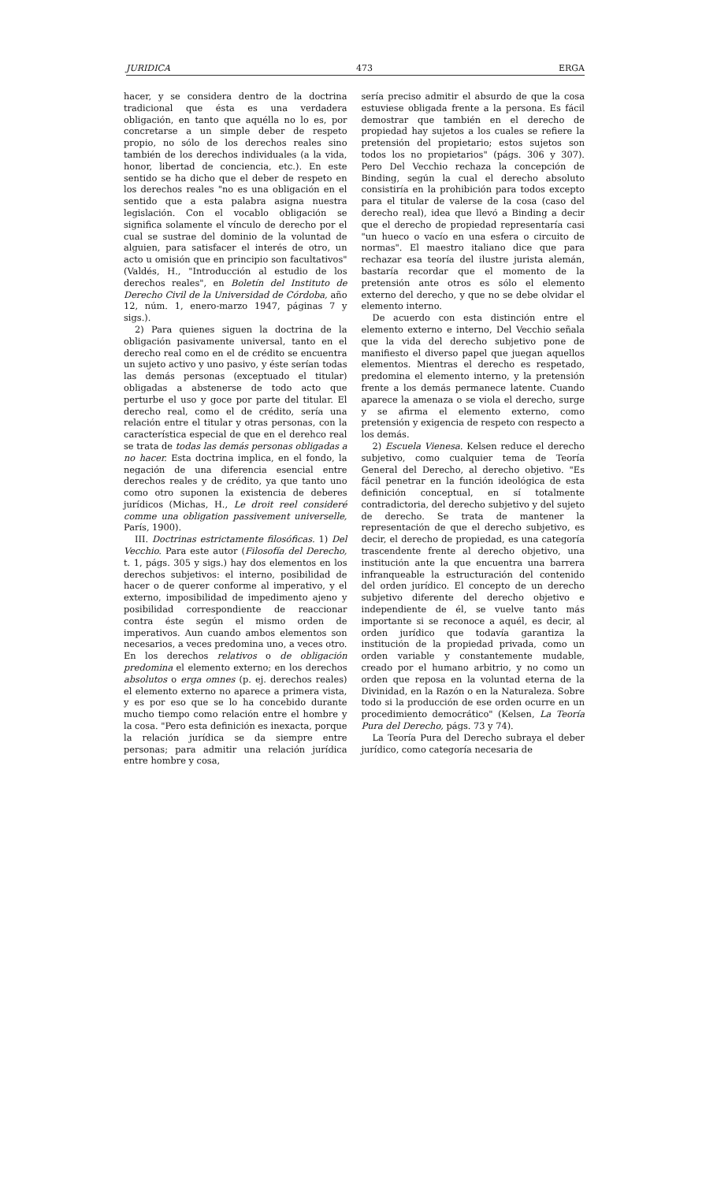JURIDICA 473 ERGA
hacer, y se considera dentro de la doctrina tradicional que ésta es una verdadera obligación, en tanto que aquélla no lo es, por concretarse a un simple deber de respeto propio, no sólo de los derechos reales sino también de los derechos individuales (a la vida, honor, libertad de conciencia, etc.). En este sentido se ha dicho que el deber de respeto en los derechos reales "no es una obligación en el sentido que a esta palabra asigna nuestra legislación. Con el vocablo obligación se significa solamente el vínculo de derecho por el cual se sustrae del dominio de la voluntad de alguien, para satisfacer el interés de otro, un acto u omisión que en principio son facultativos" (Valdés, H., "Introducción al estudio de los derechos reales", en Boletín del Instituto de Derecho Civil de la Universidad de Córdoba, año 12, núm. 1, enero-marzo 1947, páginas 7 y sigs.).
2) Para quienes siguen la doctrina de la obligación pasivamente universal, tanto en el derecho real como en el de crédito se encuentra un sujeto activo y uno pasivo, y éste serían todas las demás personas (exceptuado el titular) obligadas a abstenerse de todo acto que perturbe el uso y goce por parte del titular. El derecho real, como el de crédito, sería una relación entre el titular y otras personas, con la característica especial de que en el derehco real se trata de todas las demás personas obligadas a no hacer. Esta doctrina implica, en el fondo, la negación de una diferencia esencial entre derechos reales y de crédito, ya que tanto uno como otro suponen la existencia de deberes jurídicos (Michas, H., Le droit reel consideré comme una obligation passivement universelle, París, 1900).
III. Doctrinas estrictamente filosóficas. 1) Del Vecchio. Para este autor (Filosofía del Derecho, t. 1, págs. 305 y sigs.) hay dos elementos en los derechos subjetivos: el interno, posibilidad de hacer o de querer conforme al imperativo, y el externo, imposibilidad de impedimento ajeno y posibilidad correspondiente de reaccionar contra éste según el mismo orden de imperativos. Aun cuando ambos elementos son necesarios, a veces predomina uno, a veces otro. En los derechos relativos o de obligación predomina el elemento externo; en los derechos absolutos o erga omnes (p. ej. derechos reales) el elemento externo no aparece a primera vista, y es por eso que se lo ha concebido durante mucho tiempo como relación entre el hombre y la cosa. "Pero esta definición es inexacta, porque la relación jurídica se da siempre entre personas; para admitir una relación jurídica entre hombre y cosa,
sería preciso admitir el absurdo de que la cosa estuviese obligada frente a la persona. Es fácil demostrar que también en el derecho de propiedad hay sujetos a los cuales se refiere la pretensión del propietario; estos sujetos son todos los no propietarios" (págs. 306 y 307). Pero Del Vecchio rechaza la concepción de Binding, según la cual el derecho absoluto consistiría en la prohibición para todos excepto para el titular de valerse de la cosa (caso del derecho real), idea que llevó a Binding a decir que el derecho de propiedad representaría casi "un hueco o vacío en una esfera o circuito de normas". El maestro italiano dice que para rechazar esa teoría del ilustre jurista alemán, bastaría recordar que el momento de la pretensión ante otros es sólo el elemento externo del derecho, y que no se debe olvidar el elemento interno.
De acuerdo con esta distinción entre el elemento externo e interno, Del Vecchio señala que la vida del derecho subjetivo pone de manifiesto el diverso papel que juegan aquellos elementos. Mientras el derecho es respetado, predomina el elemento interno, y la pretensión frente a los demás permanece latente. Cuando aparece la amenaza o se viola el derecho, surge y se afirma el elemento externo, como pretensión y exigencia de respeto con respecto a los demás.
2) Escuela Vienesa. Kelsen reduce el derecho subjetivo, como cualquier tema de Teoría General del Derecho, al derecho objetivo. "Es fácil penetrar en la función ideológica de esta definición conceptual, en sí totalmente contradictoria, del derecho subjetivo y del sujeto de derecho. Se trata de mantener la representación de que el derecho subjetivo, es decir, el derecho de propiedad, es una categoría trascendente frente al derecho objetivo, una institución ante la que encuentra una barrera infranqueable la estructuración del contenido del orden jurídico. El concepto de un derecho subjetivo diferente del derecho objetivo e independiente de él, se vuelve tanto más importante si se reconoce a aquél, es decir, al orden jurídico que todavía garantiza la institución de la propiedad privada, como un orden variable y constantemente mudable, creado por el humano arbitrio, y no como un orden que reposa en la voluntad eterna de la Divinidad, en la Razón o en la Naturaleza. Sobre todo si la producción de ese orden ocurre en un procedimiento democrático" (Kelsen, La Teoría Pura del Derecho, págs. 73 y 74).
La Teoría Pura del Derecho subraya el deber jurídico, como categoría necesaria de